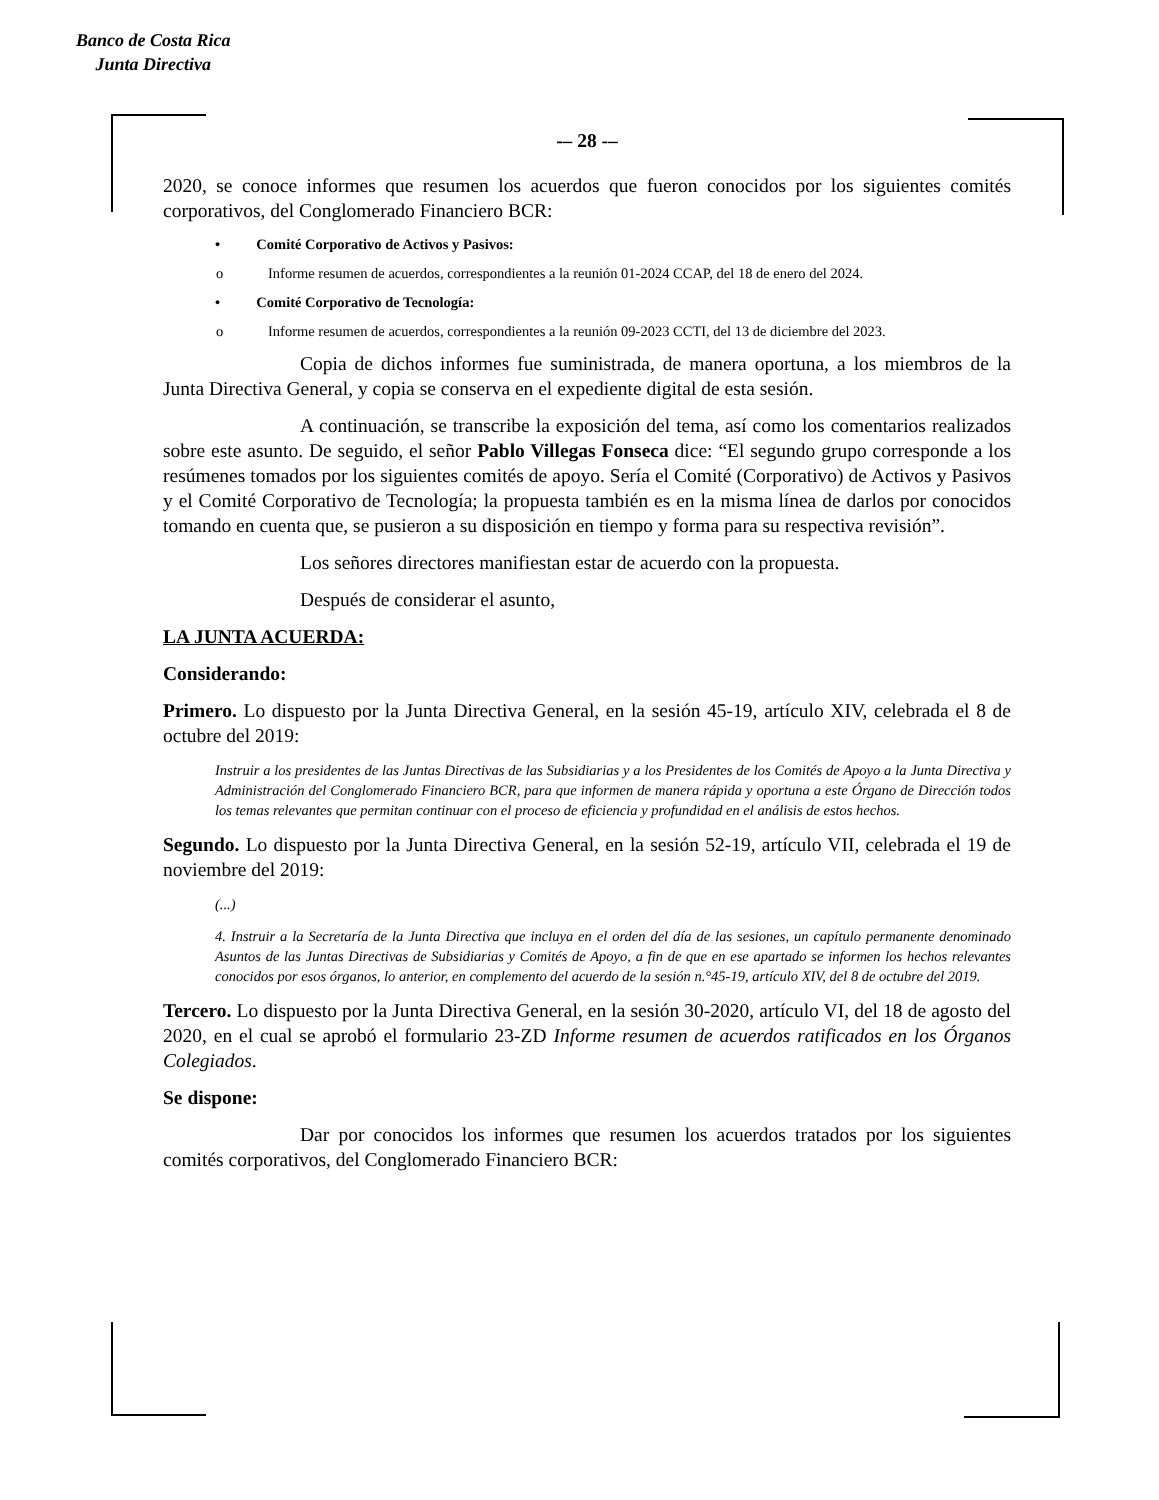Banco de Costa Rica
Junta Directiva
-– 28 -–
2020, se conoce informes que resumen los acuerdos que fueron conocidos por los siguientes comités corporativos, del Conglomerado Financiero BCR:
• Comité Corporativo de Activos y Pasivos:
o Informe resumen de acuerdos, correspondientes a la reunión 01-2024 CCAP, del 18 de enero del 2024.
• Comité Corporativo de Tecnología:
o Informe resumen de acuerdos, correspondientes a la reunión 09-2023 CCTI, del 13 de diciembre del 2023.
Copia de dichos informes fue suministrada, de manera oportuna, a los miembros de la Junta Directiva General, y copia se conserva en el expediente digital de esta sesión.
A continuación, se transcribe la exposición del tema, así como los comentarios realizados sobre este asunto. De seguido, el señor Pablo Villegas Fonseca dice: “El segundo grupo corresponde a los resúmenes tomados por los siguientes comités de apoyo. Sería el Comité (Corporativo) de Activos y Pasivos y el Comité Corporativo de Tecnología; la propuesta también es en la misma línea de darlos por conocidos tomando en cuenta que, se pusieron a su disposición en tiempo y forma para su respectiva revisión”.
Los señores directores manifiestan estar de acuerdo con la propuesta.
Después de considerar el asunto,
LA JUNTA ACUERDA:
Considerando:
Primero. Lo dispuesto por la Junta Directiva General, en la sesión 45-19, artículo XIV, celebrada el 8 de octubre del 2019:
Instruir a los presidentes de las Juntas Directivas de las Subsidiarias y a los Presidentes de los Comités de Apoyo a la Junta Directiva y Administración del Conglomerado Financiero BCR, para que informen de manera rápida y oportuna a este Órgano de Dirección todos los temas relevantes que permitan continuar con el proceso de eficiencia y profundidad en el análisis de estos hechos.
Segundo. Lo dispuesto por la Junta Directiva General, en la sesión 52-19, artículo VII, celebrada el 19 de noviembre del 2019:
(...)
4. Instruir a la Secretaría de la Junta Directiva que incluya en el orden del día de las sesiones, un capítulo permanente denominado Asuntos de las Juntas Directivas de Subsidiarias y Comités de Apoyo, a fin de que en ese apartado se informen los hechos relevantes conocidos por esos órganos, lo anterior, en complemento del acuerdo de la sesión n.°45-19, artículo XIV, del 8 de octubre del 2019.
Tercero. Lo dispuesto por la Junta Directiva General, en la sesión 30-2020, artículo VI, del 18 de agosto del 2020, en el cual se aprobó el formulario 23-ZD Informe resumen de acuerdos ratificados en los Órganos Colegiados.
Se dispone:
Dar por conocidos los informes que resumen los acuerdos tratados por los siguientes comités corporativos, del Conglomerado Financiero BCR: